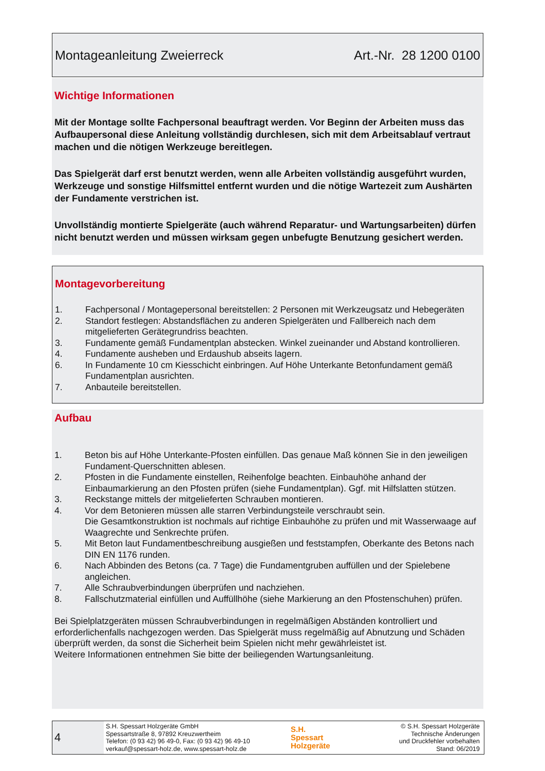Montageanleitung Zweierreck Art.-Nr. 28 1200 0100
Wichtige Informationen
Mit der Montage sollte Fachpersonal beauftragt werden. Vor Beginn der Arbeiten muss das Aufbaupersonal diese Anleitung vollständig durchlesen, sich mit dem Arbeitsablauf vertraut machen und die nötigen Werkzeuge bereitlegen.
Das Spielgerät darf erst benutzt werden, wenn alle Arbeiten vollständig ausgeführt wurden, Werkzeuge und sonstige Hilfsmittel entfernt wurden und die nötige Wartezeit zum Aushärten der Fundamente verstrichen ist.
Unvollständig montierte Spielgeräte (auch während Reparatur- und Wartungsarbeiten) dürfen nicht benutzt werden und müssen wirksam gegen unbefugte Benutzung gesichert werden.
Montagevorbereitung
1. Fachpersonal / Montagepersonal bereitstellen: 2 Personen mit Werkzeugsatz und Hebegeräten
2. Standort festlegen: Abstandsflächen zu anderen Spielgeräten und Fallbereich nach dem mitgelieferten Gerätegrundriss beachten.
3. Fundamente gemäß Fundamentplan abstecken. Winkel zueinander und Abstand kontrollieren.
4. Fundamente ausheben und Erdaushub abseits lagern.
6. In Fundamente 10 cm Kiesschicht einbringen. Auf Höhe Unterkante Betonfundament gemäß Fundamentplan ausrichten.
7. Anbauteile bereitstellen.
Aufbau
1. Beton bis auf Höhe Unterkante-Pfosten einfüllen. Das genaue Maß können Sie in den jeweiligen Fundament-Querschnitten ablesen.
2. Pfosten in die Fundamente einstellen, Reihenfolge beachten. Einbauhöhe anhand der Einbaumarkierung an den Pfosten prüfen (siehe Fundamentplan). Ggf. mit Hilfslatten stützen.
3. Reckstange mittels der mitgelieferten Schrauben montieren.
4. Vor dem Betonieren müssen alle starren Verbindungsteile verschraubt sein.
Die Gesamtkonstruktion ist nochmals auf richtige Einbauhöhe zu prüfen und mit Wasserwaage auf Waagrechte und Senkrechte prüfen.
5. Mit Beton laut Fundamentbeschreibung ausgießen und feststampfen, Oberkante des Betons nach DIN EN 1176 runden.
6. Nach Abbinden des Betons (ca. 7 Tage) die Fundamentgruben auffüllen und der Spielebene angleichen.
7. Alle Schraubverbindungen überprüfen und nachziehen.
8. Fallschutzmaterial einfüllen und Auffüllhöhe (siehe Markierung an den Pfostenschuhen) prüfen.
Bei Spielplatzgeräten müssen Schraubverbindungen in regelmäßigen Abständen kontrolliert und erforderlichenfalls nachgezogen werden. Das Spielgerät muss regelmäßig auf Abnutzung und Schäden überprüft werden, da sonst die Sicherheit beim Spielen nicht mehr gewährleistet ist.
Weitere Informationen entnehmen Sie bitte der beiliegenden Wartungsanleitung.
4
S.H. Spessart Holzgeräte GmbH
Spessartstraße 8, 97892 Kreuzwertheim
Telefon: (0 93 42) 96 49-0, Fax: (0 93 42) 96 49-10
verkauf@spessart-holz.de, www.spessart-holz.de
S.H.
Spessart
Holzgeräte
© S.H. Spessart Holzgeräte
Technische Änderungen
und Druckfehler vorbehalten
Stand: 06/2019